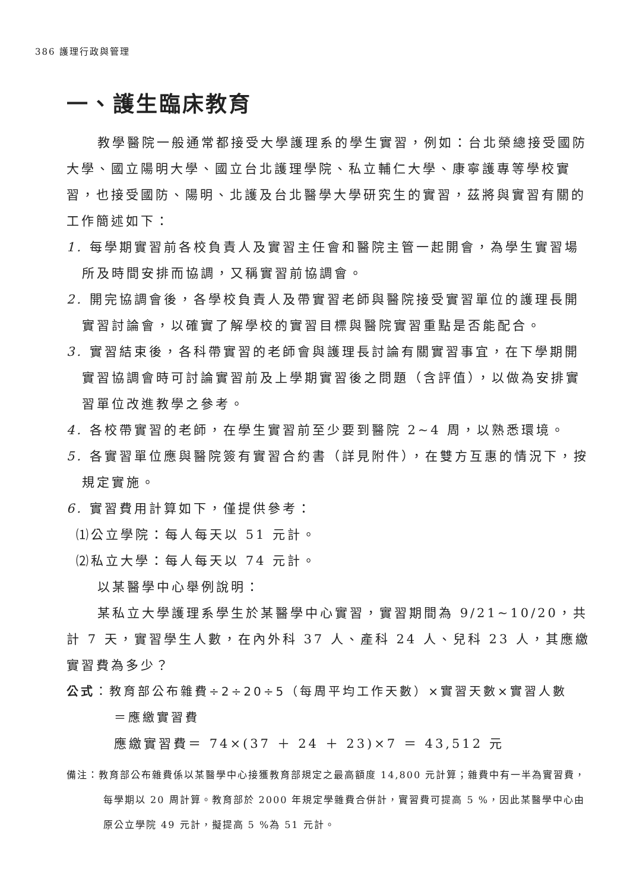386 護理行政與管理
一、護生臨床教育
教學醫院一般通常都接受大學護理系的學生實習，例如：台北榮總接受國防大學、國立陽明大學、國立台北護理學院、私立輔仁大學、康寧護專等學校實習，也接受國防、陽明、北護及台北醫學大學研究生的實習，茲將與實習有關的工作簡述如下：
1. 每學期實習前各校負責人及實習主任會和醫院主管一起開會，為學生實習場所及時間安排而協調，又稱實習前協調會。
2. 開完協調會後，各學校負責人及帶實習老師與醫院接受實習單位的護理長開實習討論會，以確實了解學校的實習目標與醫院實習重點是否能配合。
3. 實習結束後，各科帶實習的老師會與護理長討論有關實習事宜，在下學期開實習協調會時可討論實習前及上學期實習後之問題（含評值），以做為安排實習單位改進教學之參考。
4. 各校帶實習的老師，在學生實習前至少要到醫院 2~4 周，以熟悉環境。
5. 各實習單位應與醫院簽有實習合約書（詳見附件），在雙方互惠的情況下，按規定實施。
6. 實習費用計算如下，僅提供參考：
⑴公立學院：每人每天以 51 元計。
⑵私立大學：每人每天以 74 元計。
以某醫學中心舉例說明：
某私立大學護理系學生於某醫學中心實習，實習期間為 9/21~10/20，共計 7 天，實習學生人數，在內外科 37 人、產科 24 人、兒科 23 人，其應繳實習費為多少？
公式：教育部公布雜費÷2÷20÷5（每周平均工作天數）×實習天數×實習人數
＝應繳實習費
應繳實習費＝ 74×(37 ＋ 24 ＋ 23)×7 ＝ 43,512 元
備注：教育部公布雜費係以某醫學中心接獲教育部規定之最高額度 14,800 元計算；雜費中有一半為實習費，每學期以 20 周計算。教育部於 2000 年規定學雜費合併計，實習費可提高 5 %，因此某醫學中心由原公立學院 49 元計，擬提高 5 %為 51 元計。